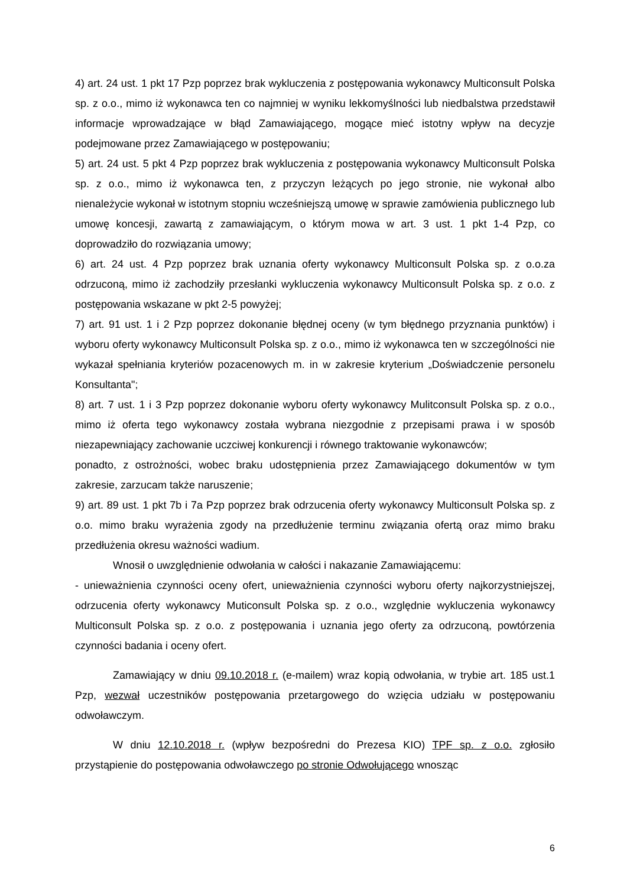4) art. 24 ust. 1 pkt 17 Pzp poprzez brak wykluczenia z postępowania wykonawcy Multiconsult Polska sp. z o.o., mimo iż wykonawca ten co najmniej w wyniku lekkomyślności lub niedbalstwa przedstawił informacje wprowadzające w błąd Zamawiającego, mogące mieć istotny wpływ na decyzje podejmowane przez Zamawiającego w postępowaniu;
5) art. 24 ust. 5 pkt 4 Pzp poprzez brak wykluczenia z postępowania wykonawcy Multiconsult Polska sp. z o.o., mimo iż wykonawca ten, z przyczyn leżących po jego stronie, nie wykonał albo nienależycie wykonał w istotnym stopniu wcześniejszą umowę w sprawie zamówienia publicznego lub umowę koncesji, zawartą z zamawiającym, o którym mowa w art. 3 ust. 1 pkt 1-4 Pzp, co doprowadziło do rozwiązania umowy;
6) art. 24 ust. 4 Pzp poprzez brak uznania oferty wykonawcy Multiconsult Polska sp. z o.o.za odrzuconą, mimo iż zachodziły przesłanki wykluczenia wykonawcy Multiconsult Polska sp. z o.o. z postępowania wskazane w pkt 2-5 powyżej;
7) art. 91 ust. 1 i 2 Pzp poprzez dokonanie błędnej oceny (w tym błędnego przyznania punktów) i wyboru oferty wykonawcy Multiconsult Polska sp. z o.o., mimo iż wykonawca ten w szczególności nie wykazał spełniania kryteriów pozacenowych m. in w zakresie kryterium „Doświadczenie personelu Konsultanta";
8) art. 7 ust. 1 i 3 Pzp poprzez dokonanie wyboru oferty wykonawcy Mulitconsult Polska sp. z o.o., mimo iż oferta tego wykonawcy została wybrana niezgodnie z przepisami prawa i w sposób niezapewniający zachowanie uczciwej konkurencji i równego traktowanie wykonawców;
ponadto, z ostrożności, wobec braku udostępnienia przez Zamawiającego dokumentów w tym zakresie, zarzucam także naruszenie;
9) art. 89 ust. 1 pkt 7b i 7a Pzp poprzez brak odrzucenia oferty wykonawcy Multiconsult Polska sp. z o.o. mimo braku wyrażenia zgody na przedłużenie terminu związania ofertą oraz mimo braku przedłużenia okresu ważności wadium.
Wnosił o uwzględnienie odwołania w całości i nakazanie Zamawiającemu:
- unieważnienia czynności oceny ofert, unieważnienia czynności wyboru oferty najkorzystniejszej, odrzucenia oferty wykonawcy Muticonsult Polska sp. z o.o., względnie wykluczenia wykonawcy Multiconsult Polska sp. z o.o. z postępowania i uznania jego oferty za odrzuconą, powtórzenia czynności badania i oceny ofert.
Zamawiający w dniu 09.10.2018 r. (e-mailem) wraz kopią odwołania, w trybie art. 185 ust.1 Pzp, wezwał uczestników postępowania przetargowego do wzięcia udziału w postępowaniu odwoławczym.
W dniu 12.10.2018 r. (wpływ bezpośredni do Prezesa KIO) TPF sp. z o.o. zgłosiło przystąpienie do postępowania odwoławczego po stronie Odwołującego wnosząc
6